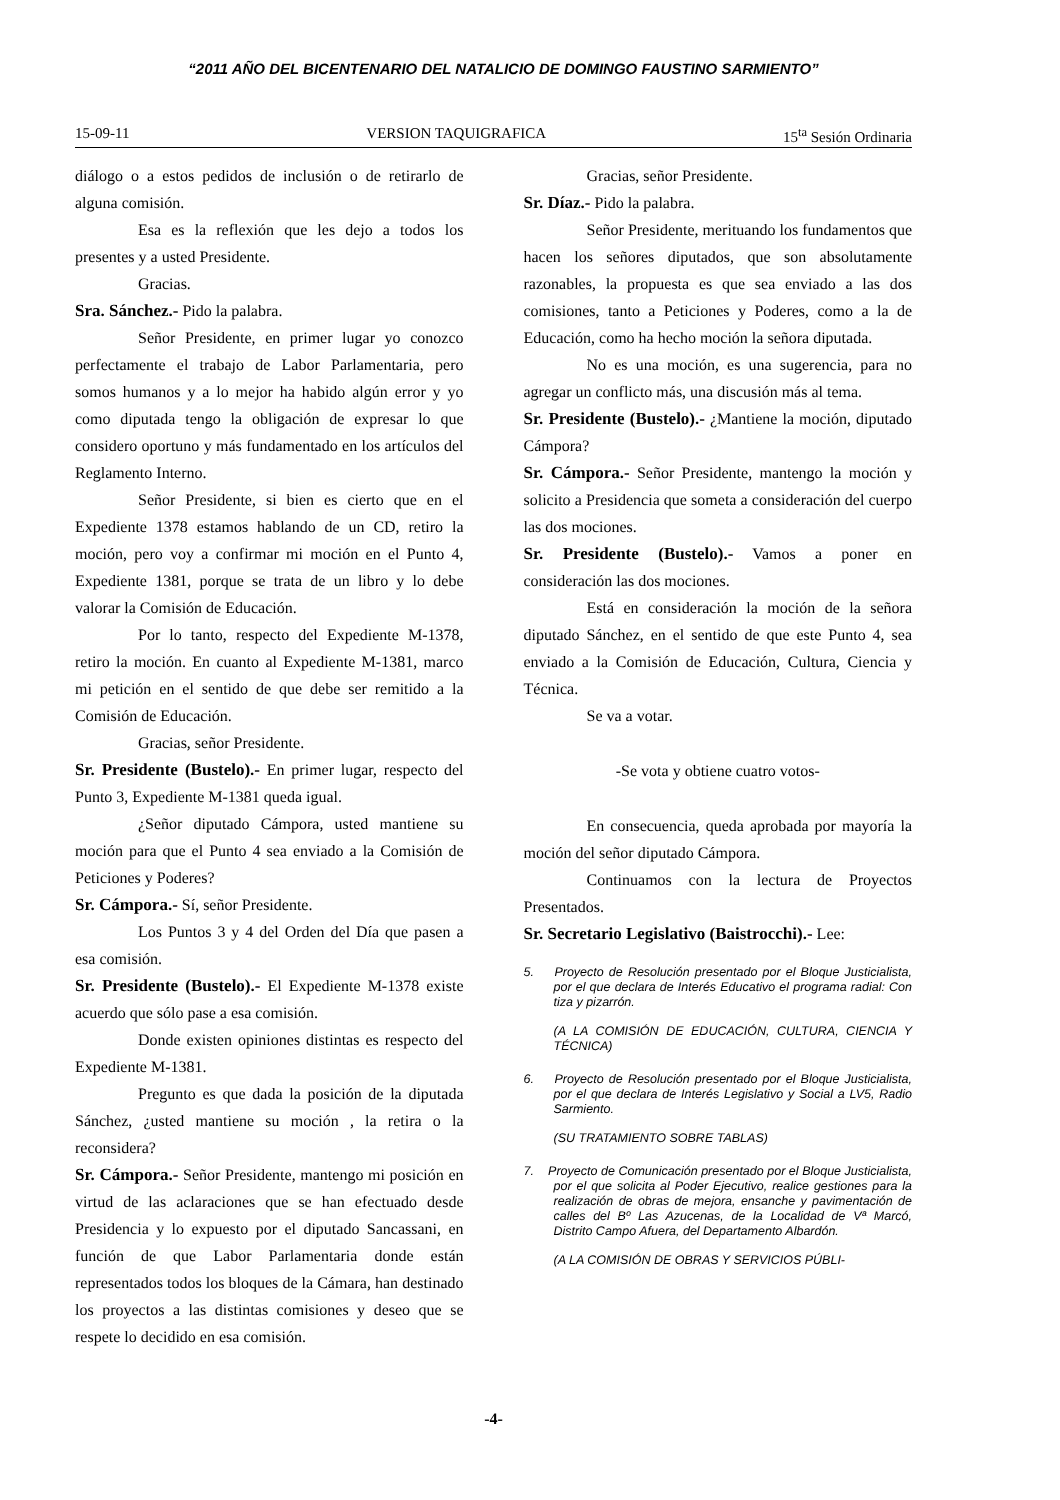“2011 AÑO DEL BICENTENARIO DEL NATALICIO DE DOMINGO FAUSTINO SARMIENTO”
15-09-11 VERSION TAQUIGRAFICA 15<sup>ta</sup> Sesión Ordinaria
diálogo o a estos pedidos de inclusión o de retirarlo de alguna comisión.
Esa es la reflexión que les dejo a todos los presentes y a usted Presidente.
Gracias.
Sra. Sánchez.- Pido la palabra.
Señor Presidente, en primer lugar yo conozco perfectamente el trabajo de Labor Parlamentaria, pero somos humanos y a lo mejor ha habido algún error y yo como diputada tengo la obligación de expresar lo que considero oportuno y más fundamentado en los artículos del Reglamento Interno.
Señor Presidente, si bien es cierto que en el Expediente 1378 estamos hablando de un CD, retiro la moción, pero voy a confirmar mi moción en el Punto 4, Expediente 1381, porque se trata de un libro y lo debe valorar la Comisión de Educación.
Por lo tanto, respecto del Expediente M-1378, retiro la moción. En cuanto al Expediente M-1381, marco mi petición en el sentido de que debe ser remitido a la Comisión de Educación.
Gracias, señor Presidente.
Sr. Presidente (Bustelo).- En primer lugar, respecto del Punto 3, Expediente M-1381 queda igual.
¿Señor diputado Cámpora, usted mantiene su moción para que el Punto 4 sea enviado a la Comisión de Peticiones y Poderes?
Sr. Cámpora.- Sí, señor Presidente.
Los Puntos 3 y 4 del Orden del Día que pasen a esa comisión.
Sr. Presidente (Bustelo).- El Expediente M-1378 existe acuerdo que sólo pase a esa comisión.
Donde existen opiniones distintas es respecto del Expediente M-1381.
Pregunto es que dada la posición de la diputada Sánchez, ¿usted mantiene su moción , la retira o la reconsidera?
Sr. Cámpora.- Señor Presidente, mantengo mi posición en virtud de las aclaraciones que se han efectuado desde Presidencia y lo expuesto por el diputado Sancassani, en función de que Labor Parlamentaria donde están representados todos los bloques de la Cámara, han destinado los proyectos a las distintas comisiones y deseo que se respete lo decidido en esa comisión.
Gracias, señor Presidente.
Sr. Díaz.- Pido la palabra.
Señor Presidente, merituando los fundamentos que hacen los señores diputados, que son absolutamente razonables, la propuesta es que sea enviado a las dos comisiones, tanto a Peticiones y Poderes, como a la de Educación, como ha hecho moción la señora diputada.
No es una moción, es una sugerencia, para no agregar un conflicto más, una discusión más al tema.
Sr. Presidente (Bustelo).- ¿Mantiene la moción, diputado Cámpora?
Sr. Cámpora.- Señor Presidente, mantengo la moción y solicito a Presidencia que someta a consideración del cuerpo las dos mociones.
Sr. Presidente (Bustelo).- Vamos a poner en consideración las dos mociones.
Está en consideración la moción de la señora diputado Sánchez, en el sentido de que este Punto 4, sea enviado a la Comisión de Educación, Cultura, Ciencia y Técnica.
Se va a votar.
-Se vota y obtiene cuatro votos-
En consecuencia, queda aprobada por mayoría la moción del señor diputado Cámpora.
Continuamos con la lectura de Proyectos Presentados.
Sr. Secretario Legislativo (Baistrocchi).- Lee:
5. Proyecto de Resolución presentado por el Bloque Justicialista, por el que declara de Interés Educativo el programa radial: Con tiza y pizarrón.
(A LA COMISIÓN DE EDUCACIÓN, CULTURA, CIENCIA Y TÉCNICA)
6. Proyecto de Resolución presentado por el Bloque Justicialista, por el que declara de Interés Legislativo y Social a LV5, Radio Sarmiento.
(SU TRATAMIENTO SOBRE TABLAS)
7. Proyecto de Comunicación presentado por el Bloque Justicialista, por el que solicita al Poder Ejecutivo, realice gestiones para la realización de obras de mejora, ensanche y pavimentación de calles del Bº Las Azucenas, de la Localidad de Vª Marcó, Distrito Campo Afuera, del Departamento Albardón.
(A LA COMISIÓN DE OBRAS Y SERVICIOS PÚBLI-
-4-